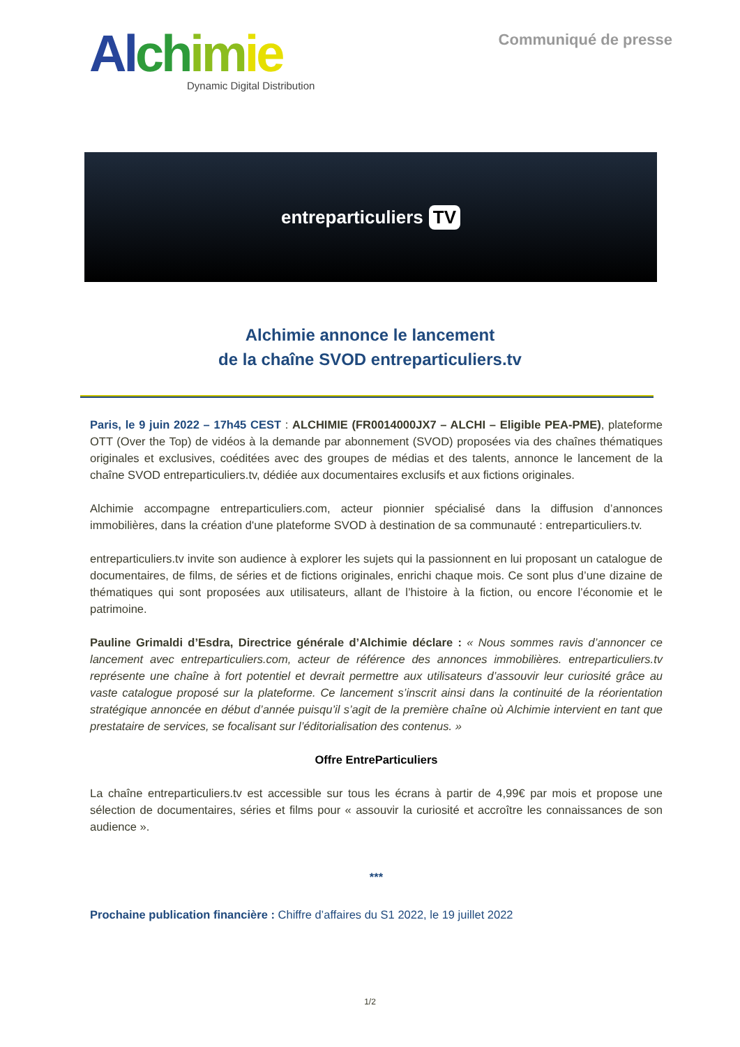Al ch im ie
Dynamic Digital Distribution
Communiqué de presse
entreparticuliers TV
Alchimie annonce le lancement
de la chaîne SVOD entreparticuliers.tv
Paris, le 9 juin 2022 – 17h45 CEST : ALCHIMIE (FR0014000JX7 – ALCHI – Eligible PEA-PME), plateforme OTT (Over the Top) de vidéos à la demande par abonnement (SVOD) proposées via des chaînes thématiques originales et exclusives, coéditées avec des groupes de médias et des talents, annonce le lancement de la chaîne SVOD entreparticuliers.tv, dédiée aux documentaires exclusifs et aux fictions originales.
Alchimie accompagne entreparticuliers.com, acteur pionnier spécialisé dans la diffusion d’annonces immobilières, dans la création d'une plateforme SVOD à destination de sa communauté : entreparticuliers.tv.
entreparticuliers.tv invite son audience à explorer les sujets qui la passionnent en lui proposant un catalogue de documentaires, de films, de séries et de fictions originales, enrichi chaque mois. Ce sont plus d’une dizaine de thématiques qui sont proposées aux utilisateurs, allant de l’histoire à la fiction, ou encore l’économie et le patrimoine.
Pauline Grimaldi d’Esdra, Directrice générale d’Alchimie déclare : « Nous sommes ravis d’annoncer ce lancement avec entreparticuliers.com, acteur de référence des annonces immobilières. entreparticuliers.tv représente une chaîne à fort potentiel et devrait permettre aux utilisateurs d’assouvir leur curiosité grâce au vaste catalogue proposé sur la plateforme. Ce lancement s’inscrit ainsi dans la continuité de la réorientation stratégique annoncée en début d’année puisqu’il s’agit de la première chaîne où Alchimie intervient en tant que prestataire de services, se focalisant sur l’éditorialisation des contenus. »
Offre EntreParticuliers
La chaîne entreparticuliers.tv est accessible sur tous les écrans à partir de 4,99€ par mois et propose une sélection de documentaires, séries et films pour « assouvir la curiosité et accroître les connaissances de son audience ».
***
Prochaine publication financière : Chiffre d’affaires du S1 2022, le 19 juillet 2022
1/2